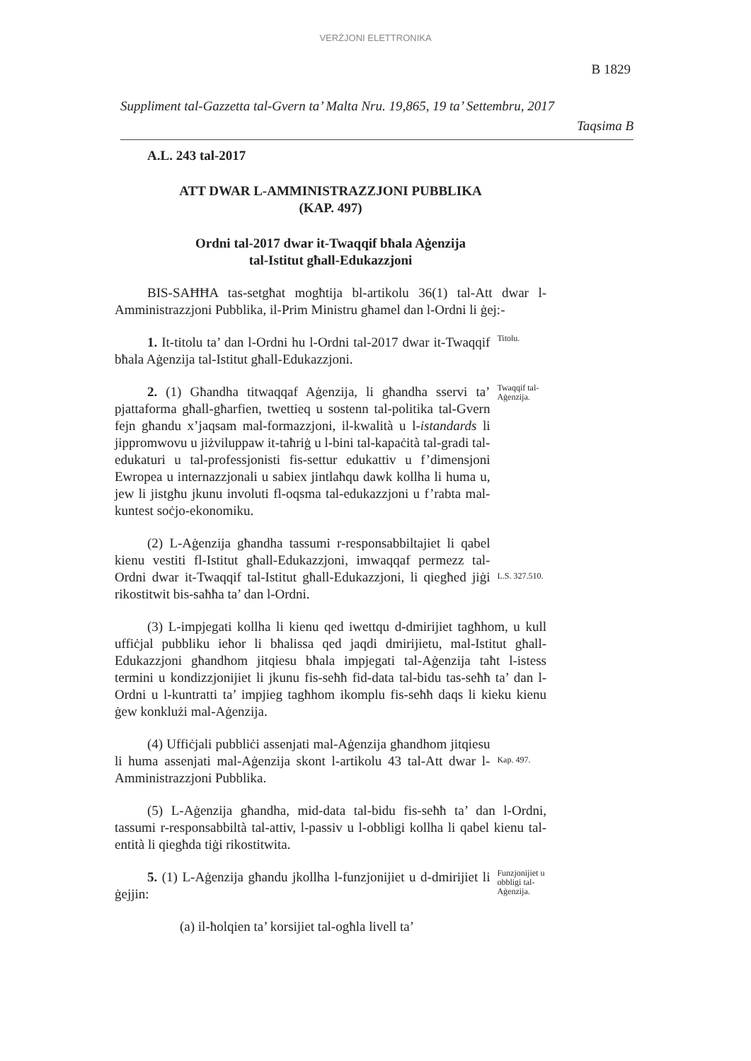VERŻJONI ELETTRONIKA
B 1829
Suppliment tal-Gazzetta tal-Gvern ta’ Malta Nru. 19,865, 19 ta’ Settembru, 2017
Taqsima B
A.L. 243 tal-2017
ATT DWAR L-AMMINISTRAZZJONI PUBBLIKA
(KAP. 497)
Ordni tal-2017 dwar it-Twaqqif bħala Aġenzija
tal-Istitut għall-Edukazzjoni
BIS-SAĦĦA tas-setgħat mogħtija bl-artikolu 36(1) tal-Att dwar l-Amministrazzjoni Pubblika, il-Prim Ministru għamel dan l-Ordni li ġej:-
1. It-titolu ta’ dan l-Ordni hu l-Ordni tal-2017 dwar it-Twaqqif bħala Aġenzija tal-Istitut għall-Edukazzjoni.
Titolu.
2. (1) Għandha titwaqqaf Aġenzija, li għandha sservi ta’ pjattaforma għall-għarfien, twettieq u sostenn tal-politika tal-Gvern fejn għandu x’jaqsam mal-formazzjoni, il-kwalità u l-istandards li jippromwovu u jiżviluppaw it-taħriġ u l-bini tal-kapaċità tal-gradi tal-edukaturi u tal-professjonisti fis-settur edukattiv u f’dimensjoni Ewropea u internazzjonali u sabiex jintlaħqu dawk kollha li huma u, jew li jistgħu jkunu involuti fl-oqsma tal-edukazzjoni u f’rabta mal-kuntest soċjo-ekonomiku.
Twaqqif tal-Aġenzija.
(2) L-Aġenzija għandha tassumi r-responsabbiltajiet li qabel kienu vestiti fl-Istitut għall-Edukazzjoni, imwaqqaf permezz tal-Ordni dwar it-Twaqqif tal-Istitut għall-Edukazzjoni, li qiegħed jiġi rikostitwit bis-saħħa ta’ dan l-Ordni.
L.S. 327.510.
(3) L-impjegati kollha li kienu qed iwettqu d-dmirijiet tagħhom, u kull uffiċjal pubbliku ieħor li bħalissa qed jaqdi dmirijietu, mal-Istitut għall-Edukazzjoni għandhom jitqiesu bħala impjegati tal-Aġenzija taħt l-istess termini u kondizzjonijiet li jkunu fis-seħħ fid-data tal-bidu tas-seħħ ta’ dan l-Ordni u l-kuntratti ta’ impjieg tagħhom ikomplu fis-seħħ daqs li kieku kienu ġew konklużi mal-Aġenzija.
(4) Uffiċjali pubbliċi assenjati mal-Aġenzija għandhom jitqiesu li huma assenjati mal-Aġenzija skont l-artikolu 43 tal-Att dwar l-Amministrazzjoni Pubblika.
Kap. 497.
(5) L-Aġenzija għandha, mid-data tal-bidu fis-seħħ ta’ dan l-Ordni, tassumi r-responsabbiltà tal-attiv, l-passiv u l-obbligi kollha li qabel kienu tal-entità li qiegħda tiġi rikostitwita.
5. (1) L-Aġenzija għandu jkollha l-funzjonijiet u d-dmirijiet li ġejjin:
Funzjonijiet u obbligi tal-Aġenzija.
(a) il-ħolqien ta’ korsijiet tal-ogħla livell ta’